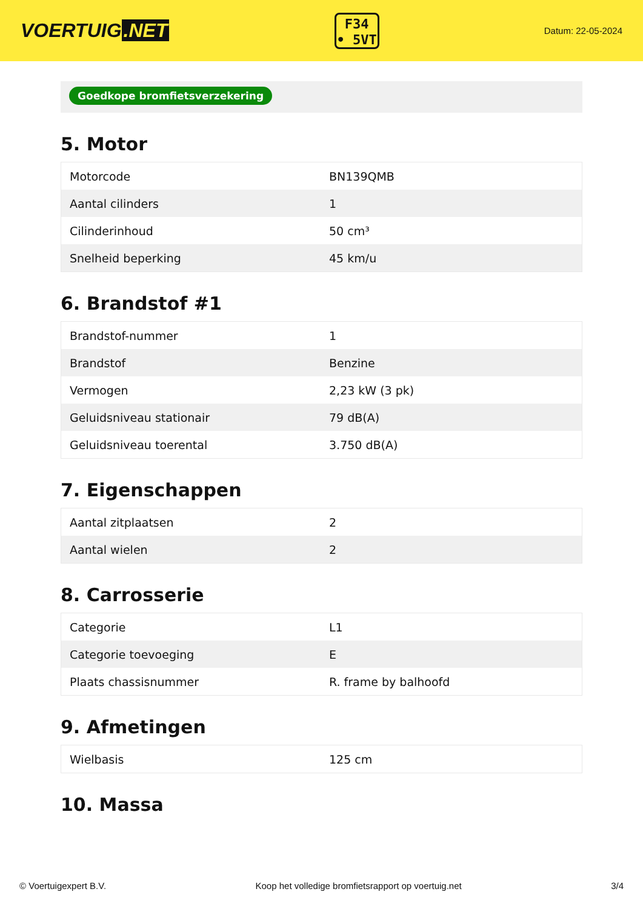VOERTUIG.NET
F34
• 5VT
Datum: 22-05-2024
Goedkope bromfietsverzekering
5. Motor
| Motorcode | BN139QMB |
| Aantal cilinders | 1 |
| Cilinderinhoud | 50 cm³ |
| Snelheid beperking | 45 km/u |
6. Brandstof #1
| Brandstof-nummer | 1 |
| Brandstof | Benzine |
| Vermogen | 2,23 kW (3 pk) |
| Geluidsniveau stationair | 79 dB(A) |
| Geluidsniveau toerental | 3.750 dB(A) |
7. Eigenschappen
| Aantal zitplaatsen | 2 |
| Aantal wielen | 2 |
8. Carrosserie
| Categorie | L1 |
| Categorie toevoeging | E |
| Plaats chassisnummer | R. frame by balhoofd |
9. Afmetingen
| Wielbasis | 125 cm |
10. Massa
© Voertuigexpert B.V. Koop het volledige bromfietsrapport op voertuig.net 3/4